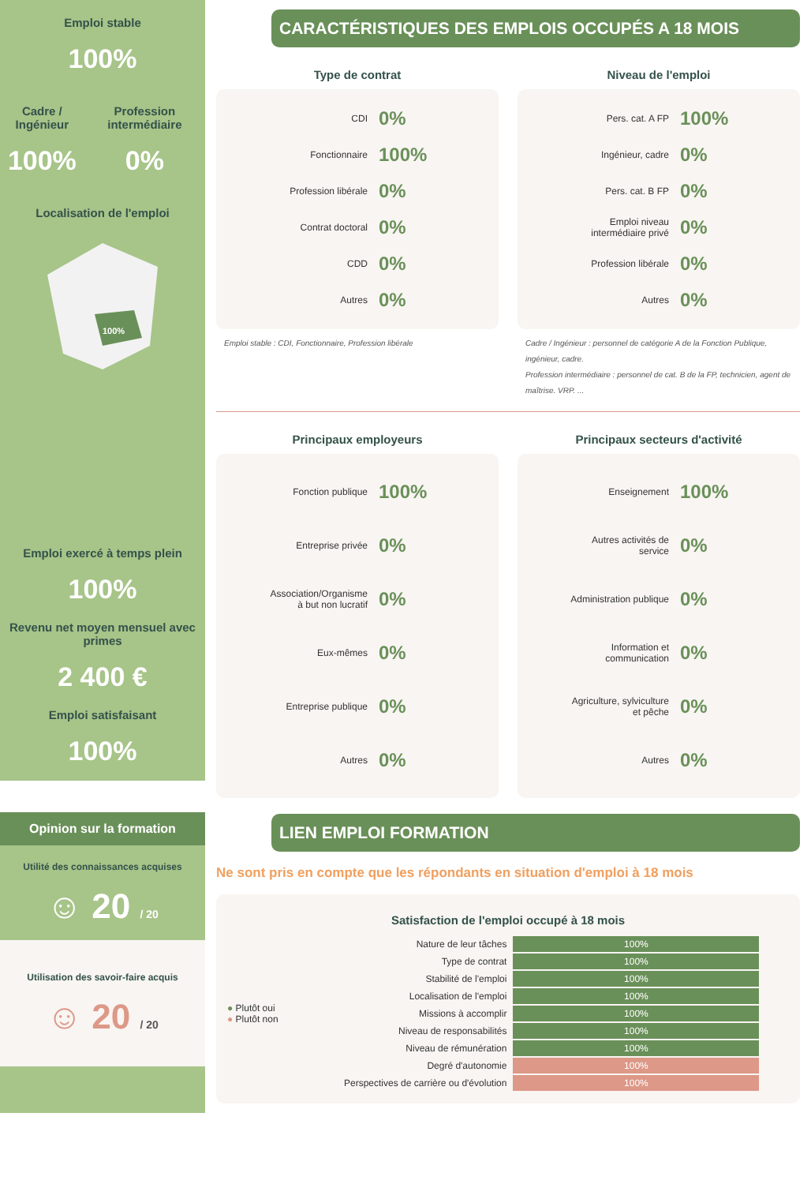Emploi stable
100%
Cadre / Ingénieur
100%
Profession intermédiaire
0%
Localisation de l'emploi
100%
Emploi exercé à temps plein
100%
Revenu net moyen mensuel avec primes
2 400 €
Emploi satisfaisant
100%
Opinion sur la formation
Utilité des connaissances acquises
☺ 20 / 20
Utilisation des savoir-faire acquis
☺ 20 / 20
CARACTÉRISTIQUES DES EMPLOIS OCCUPÉS A 18 MOIS
Type de contrat
CDI 0%
Fonctionnaire 100%
Profession libérale 0%
Contrat doctoral 0%
CDD 0%
Autres 0%
Emploi stable : CDI, Fonctionnaire, Profession libérale
Niveau de l'emploi
Pers. cat. A FP 100%
Ingénieur, cadre 0%
Pers. cat. B FP 0%
Emploi niveau intermédiaire privé 0%
Profession libérale 0%
Autres 0%
Cadre / Ingénieur : personnel de catégorie A de la Fonction Publique, ingénieur, cadre.
Profession intermédiaire : personnel de cat. B de la FP, technicien, agent de maîtrise. VRP. ...
Principaux employeurs
Fonction publique 100%
Entreprise privée 0%
Association/Organisme à but non lucratif 0%
Eux-mêmes 0%
Entreprise publique 0%
Autres 0%
Principaux secteurs d'activité
Enseignement 100%
Autres activités de service 0%
Administration publique 0%
Information et communication 0%
Agriculture, sylviculture et pêche 0%
Autres 0%
LIEN EMPLOI FORMATION
Ne sont pris en compte que les répondants en situation d'emploi à 18 mois
Satisfaction de l'emploi occupé à 18 mois
● Plutôt oui
● Plutôt non
| Nature de leur tâches | 100% |
| Type de contrat | 100% |
| Stabilité de l'emploi | 100% |
| Localisation de l'emploi | 100% |
| Missions à accomplir | 100% |
| Niveau de responsabilités | 100% |
| Niveau de rémunération | 100% |
| Degré d'autonomie | 100% |
| Perspectives de carrière ou d'évolution | 100% |